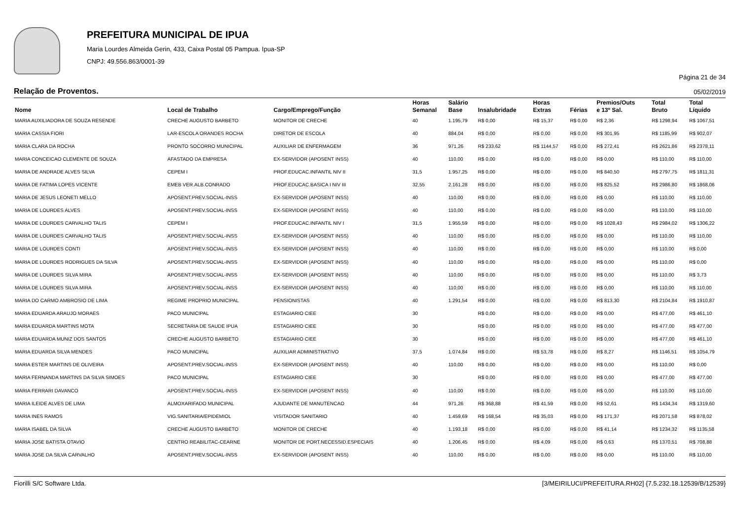PREFEITURA MUNICIPAL DE IPUA
Maria Lourdes Almeida Gerin, 433, Caixa Postal 05 Pampua. Ipua-SP
CNPJ: 49.556.863/0001-39
Página 21 de 34
Relação de Proventos. 05/02/2019
| Nome | Local de Trabalho | Cargo/Emprego/Função | Horas Semanal | Salário Base | Insalubridade | Horas Extras | Férias | Premios/Outs e 13º Sal. | Total Bruto | Total Líquido |
| --- | --- | --- | --- | --- | --- | --- | --- | --- | --- | --- |
| MARIA AUXILIADORA DE SOUZA RESENDE | CRECHE AUGUSTO BARBETO | MONITOR DE CRECHE | 40 | 1.195,79 | R$ 0,00 | R$ 15,37 | R$ 0,00 | R$ 2,36 | R$ 1298,94 | R$ 1067,51 |
| MARIA CASSIA FIORI | LAR-ESCOLA ORANDES ROCHA | DIRETOR DE ESCOLA | 40 | 884,04 | R$ 0,00 | R$ 0,00 | R$ 0,00 | R$ 301,95 | R$ 1185,99 | R$ 902,07 |
| MARIA CLARA DA ROCHA | PRONTO SOCORRO MUNICIPAL | AUXILIAR DE ENFERMAGEM | 36 | 971,26 | R$ 233,62 | R$ 1144,57 | R$ 0,00 | R$ 272,41 | R$ 2621,86 | R$ 2378,11 |
| MARIA CONCEICAO CLEMENTE DE SOUZA | AFASTADO DA EMPRESA | EX-SERVIDOR (APOSENT INSS) | 40 | 110,00 | R$ 0,00 | R$ 0,00 | R$ 0,00 | R$ 0,00 | R$ 110,00 | R$ 110,00 |
| MARIA DE ANDRADE ALVES SILVA | CEPEM I | PROF.EDUCAC.INFANTIL NIV II | 31,5 | 1.957,25 | R$ 0,00 | R$ 0,00 | R$ 0,00 | R$ 840,50 | R$ 2797,75 | R$ 1811,31 |
| MARIA DE FATIMA LOPES VICENTE | EMEB VER.ALB.CONRADO | PROF.EDUCAC.BASICA I NIV III | 32,55 | 2.161,28 | R$ 0,00 | R$ 0,00 | R$ 0,00 | R$ 825,52 | R$ 2986,80 | R$ 1868,06 |
| MARIA DE JESUS LEONETI MELLO | APOSENT.PREV.SOCIAL-INSS | EX-SERVIDOR (APOSENT INSS) | 40 | 110,00 | R$ 0,00 | R$ 0,00 | R$ 0,00 | R$ 0,00 | R$ 110,00 | R$ 110,00 |
| MARIA DE LOURDES ALVES | APOSENT.PREV.SOCIAL-INSS | EX-SERVIDOR (APOSENT INSS) | 40 | 110,00 | R$ 0,00 | R$ 0,00 | R$ 0,00 | R$ 0,00 | R$ 110,00 | R$ 110,00 |
| MARIA DE LOURDES CARVALHO TALIS | CEPEM I | PROF.EDUCAC.INFANTIL NIV I | 31,5 | 1.955,59 | R$ 0,00 | R$ 0,00 | R$ 0,00 | R$ 1028,43 | R$ 2984,02 | R$ 1306,22 |
| MARIA DE LOURDES CARVALHO TALIS | APOSENT.PREV.SOCIAL-INSS | EX-SERVIDOR (APOSENT INSS) | 40 | 110,00 | R$ 0,00 | R$ 0,00 | R$ 0,00 | R$ 0,00 | R$ 110,00 | R$ 110,00 |
| MARIA DE LOURDES CONTI | APOSENT.PREV.SOCIAL-INSS | EX-SERVIDOR (APOSENT INSS) | 40 | 110,00 | R$ 0,00 | R$ 0,00 | R$ 0,00 | R$ 0,00 | R$ 110,00 | R$ 0,00 |
| MARIA DE LOURDES RODRIGUES DA SILVA | APOSENT.PREV.SOCIAL-INSS | EX-SERVIDOR (APOSENT INSS) | 40 | 110,00 | R$ 0,00 | R$ 0,00 | R$ 0,00 | R$ 0,00 | R$ 110,00 | R$ 0,00 |
| MARIA DE LOURDES SILVA MIRA | APOSENT.PREV.SOCIAL-INSS | EX-SERVIDOR (APOSENT INSS) | 40 | 110,00 | R$ 0,00 | R$ 0,00 | R$ 0,00 | R$ 0,00 | R$ 110,00 | R$ 3,73 |
| MARIA DE LOURDES SILVA MIRA | APOSENT.PREV.SOCIAL-INSS | EX-SERVIDOR (APOSENT INSS) | 40 | 110,00 | R$ 0,00 | R$ 0,00 | R$ 0,00 | R$ 0,00 | R$ 110,00 | R$ 110,00 |
| MARIA DO CARMO AMBROSIO DE LIMA | REGIME PROPRIO MUNICIPAL | PENSIONISTAS | 40 | 1.291,54 | R$ 0,00 | R$ 0,00 | R$ 0,00 | R$ 813,30 | R$ 2104,84 | R$ 1910,87 |
| MARIA EDUARDA ARAUJO MORAES | PACO MUNICIPAL | ESTAGIARIO CIEE | 30 | | R$ 0,00 | R$ 0,00 | R$ 0,00 | R$ 0,00 | R$ 477,00 | R$ 461,10 |
| MARIA EDUARDA MARTINS MOTA | SECRETARIA DE SAUDE IPUA | ESTAGIARIO CIEE | 30 | | R$ 0,00 | R$ 0,00 | R$ 0,00 | R$ 0,00 | R$ 477,00 | R$ 477,00 |
| MARIA EDUARDA MUNIZ DOS SANTOS | CRECHE AUGUSTO BARBETO | ESTAGIARIO CIEE | 30 | | R$ 0,00 | R$ 0,00 | R$ 0,00 | R$ 0,00 | R$ 477,00 | R$ 461,10 |
| MARIA EDUARDA SILVA MENDES | PACO MUNICIPAL | AUXILIAR ADMINISTRATIVO | 37,5 | 1.074,84 | R$ 0,00 | R$ 53,78 | R$ 0,00 | R$ 8,27 | R$ 1146,51 | R$ 1054,79 |
| MARIA ESTER MARTINS DE OLIVEIRA | APOSENT.PREV.SOCIAL-INSS | EX-SERVIDOR (APOSENT INSS) | 40 | 110,00 | R$ 0,00 | R$ 0,00 | R$ 0,00 | R$ 0,00 | R$ 110,00 | R$ 0,00 |
| MARIA FERNANDA MARTINS DA SILVA SIMOES | PACO MUNICIPAL | ESTAGIARIO CIEE | 30 | | R$ 0,00 | R$ 0,00 | R$ 0,00 | R$ 0,00 | R$ 477,00 | R$ 477,00 |
| MARIA FERRARI DAVANCO | APOSENT.PREV.SOCIAL-INSS | EX-SERVIDOR (APOSENT INSS) | 40 | 110,00 | R$ 0,00 | R$ 0,00 | R$ 0,00 | R$ 0,00 | R$ 110,00 | R$ 110,00 |
| MARIA ILEIDE ALVES DE LIMA | ALMOXARIFADO MUNICIPAL | AJUDANTE DE MANUTENCAO | 44 | 971,26 | R$ 368,88 | R$ 41,59 | R$ 0,00 | R$ 52,61 | R$ 1434,34 | R$ 1319,60 |
| MARIA INES RAMOS | VIG.SANITARIA/EPIDEMIOL | VISITADOR SANITARIO | 40 | 1.459,69 | R$ 168,54 | R$ 35,03 | R$ 0,00 | R$ 171,37 | R$ 2071,58 | R$ 878,02 |
| MARIA ISABEL DA SILVA | CRECHE AUGUSTO BARBETO | MONITOR DE CRECHE | 40 | 1.193,18 | R$ 0,00 | R$ 0,00 | R$ 0,00 | R$ 41,14 | R$ 1234,32 | R$ 1135,58 |
| MARIA JOSE BATISTA OTAVIO | CENTRO REABILITAC-CEARNE | MONITOR DE PORT.NECESSID.ESPECIAIS | 40 | 1.206,45 | R$ 0,00 | R$ 4,09 | R$ 0,00 | R$ 0,63 | R$ 1370,51 | R$ 708,88 |
| MARIA JOSE DA SILVA CARVALHO | APOSENT.PREV.SOCIAL-INSS | EX-SERVIDOR (APOSENT INSS) | 40 | 110,00 | R$ 0,00 | R$ 0,00 | R$ 0,00 | R$ 0,00 | R$ 110,00 | R$ 110,00 |
Fiorilli S/C Software Ltda. [3/MEIRILUCI/PREFEITURA.RH02] {7.5.232.18.12539/B/12539}